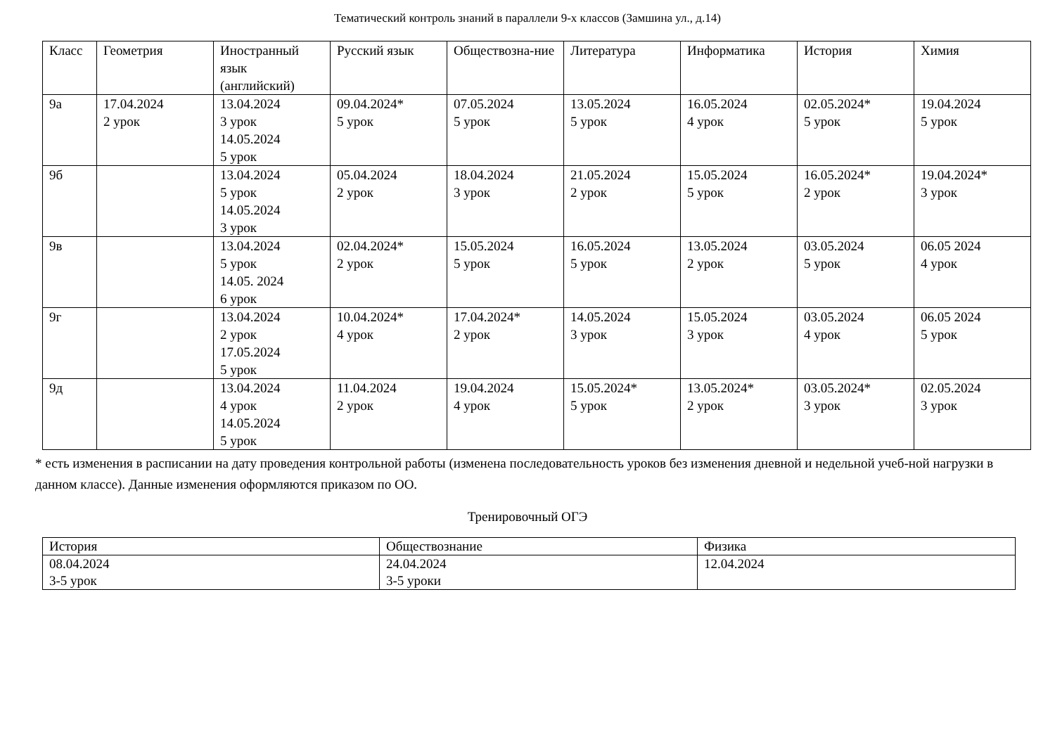Тематический контроль знаний в параллели 9-х классов (Замшина ул., д.14)
| Класс | Геометрия | Иностранный язык (английский) | Русский язык | Обществозна-ние | Литература | Информатика | История | Химия |
| --- | --- | --- | --- | --- | --- | --- | --- | --- |
| 9а | 17.04.2024 2 урок | 13.04.2024 3 урок 14.05.2024 5 урок | 09.04.2024* 5 урок | 07.05.2024 5 урок | 13.05.2024 5 урок | 16.05.2024 4 урок | 02.05.2024* 5 урок | 19.04.2024 5 урок |
| 9б | | 13.04.2024 5 урок 14.05.2024 3 урок | 05.04.2024 2 урок | 18.04.2024 3 урок | 21.05.2024 2 урок | 15.05.2024 5 урок | 16.05.2024* 2 урок | 19.04.2024* 3 урок |
| 9в | | 13.04.2024 5 урок 14.05. 2024 6 урок | 02.04.2024* 2 урок | 15.05.2024 5 урок | 16.05.2024 5 урок | 13.05.2024 2 урок | 03.05.2024 5 урок | 06.05 2024 4 урок |
| 9г | | 13.04.2024 2 урок 17.05.2024 5 урок | 10.04.2024* 4 урок | 17.04.2024* 2 урок | 14.05.2024 3 урок | 15.05.2024 3 урок | 03.05.2024 4 урок | 06.05 2024 5 урок |
| 9д | | 13.04.2024 4 урок 14.05.2024 5 урок | 11.04.2024 2 урок | 19.04.2024 4 урок | 15.05.2024* 5 урок | 13.05.2024* 2 урок | 03.05.2024* 3 урок | 02.05.2024 3 урок |
* есть изменения в расписании на дату проведения контрольной работы (изменена последовательность уроков без изменения дневной и недельной учеб-ной нагрузки в данном классе). Данные изменения оформляются приказом по ОО.
Тренировочный ОГЭ
| История | Обществознание | Физика |
| --- | --- | --- |
| 08.04.2024 3-5 урок | 24.04.2024 3-5 уроки | 12.04.2024 |